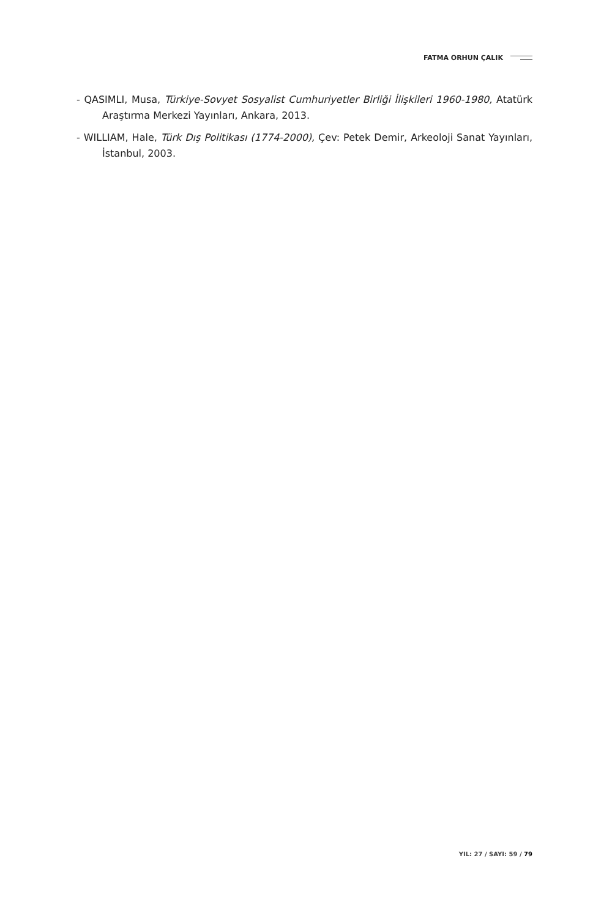FATMA ORHUN ÇALIK
- QASIMLI, Musa, Türkiye-Sovyet Sosyalist Cumhuriyetler Birliği İlişkileri 1960-1980, Atatürk Araştırma Merkezi Yayınları, Ankara, 2013.
- WILLIAM, Hale, Türk Dış Politikası (1774-2000), Çev: Petek Demir, Arkeoloji Sanat Yayınları, İstanbul, 2003.
YIL: 27 / SAYI: 59 / 79